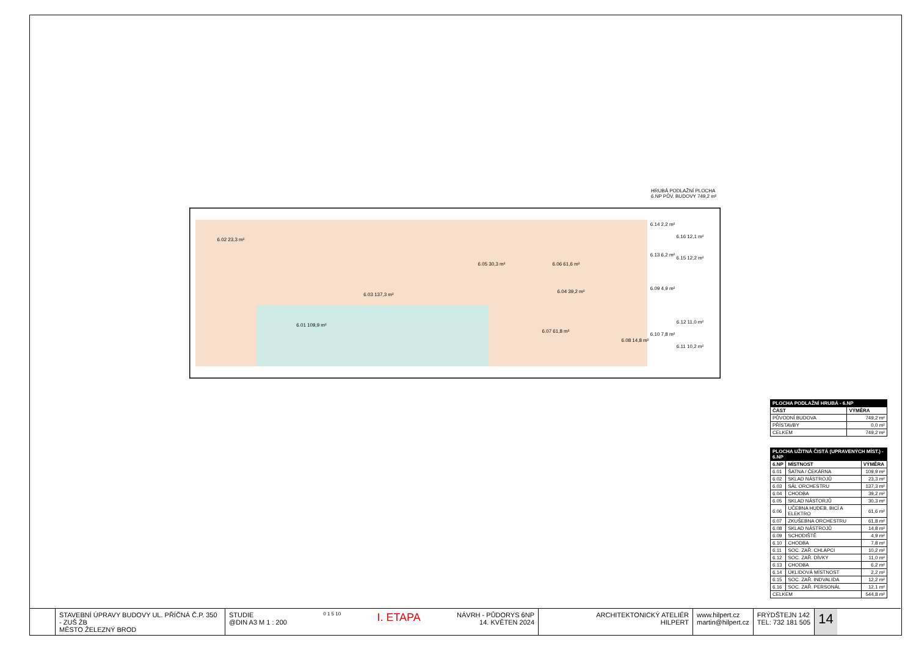HRUBÁ PODLAŽNÍ PLOCHA
6.NP PŮV. BUDOVY 749,2 m²
6.02 23,3 m²
6.03 137,3 m²
6.05 30,3 m²
6.06 61,6 m²
6.04 39,2 m²
6.01 109,9 m²
6.07 61,8 m²
6.08 14,8 m²
6.14 2,2 m²
6.16 12,1 m²
6.13 6,2 m²
6.15 12,2 m²
6.09 4,9 m²
6.12 11,0 m²
6.10 7,8 m²
6.11 10,2 m²
| PLOCHA PODLAŽNÍ HRUBÁ - 6.NP | |
| --- | --- |
| ČÁST | VÝMĚRA |
| PŮVODNÍ BUDOVA | 749,2 m² |
| PŘÍSTAVBY | 0,0 m² |
| CELKEM | 749,2 m² |
| PLOCHA UŽITNÁ ČISTÁ (UPRAVENÝCH MÍST.) - 6.NP | | |
| --- | --- | --- |
| 6.NP | MÍSTNOST | VÝMĚRA |
| 6.01 | ŠATNA / ČEKÁRNA | 109,9 m² |
| 6.02 | SKLAD NÁSTROJŮ | 23,3 m² |
| 6.03 | SÁL ORCHESTRU | 137,3 m² |
| 6.04 | CHODBA | 39,2 m² |
| 6.05 | SKLAD NÁSTORJŮ | 30,3 m² |
| 6.06 | UČEBNA HUDEB. BICÍ A ELEKTRO | 61,6 m² |
| 6.07 | ZKUŠEBNA ORCHESTRU | 61,8 m² |
| 6.08 | SKLAD NÁSTROJŮ | 14,8 m² |
| 6.09 | SCHODIŠTĚ | 4,9 m² |
| 6.10 | CHODBA | 7,8 m² |
| 6.11 | SOC. ZAŘ. CHLAPCI | 10,2 m² |
| 6.12 | SOC. ZAŘ. DÍVKY | 11,0 m² |
| 6.13 | CHODBA | 6,2 m² |
| 6.14 | ÚKLIDOVÁ MÍSTNOST | 2,2 m² |
| 6.15 | SOC. ZAŘ. INDVALIDA | 12,2 m² |
| 6.16 | SOC. ZAŘ. PERSONÁL | 12,1 m² |
| CELKEM | | 544,8 m² |
STAVEBNÍ ÚPRAVY BUDOVY UL. PŘÍČNÁ Č.P. 350 - ZUŠ ŽB
MĚSTO ŽELEZNÝ BROD
STUDIE
@DIN A3 M 1 : 200 0 1 5 10 I. ETAPA NÁVRH - PŮDORYS 6NP
14. KVĚTEN 2024
ARCHITEKTONICKÝ ATELIÉR
HILPERT
www.hilpert.cz
martin@hilpert.cz
FRÝDŠTEJN 142
TEL: 732 181 505
14